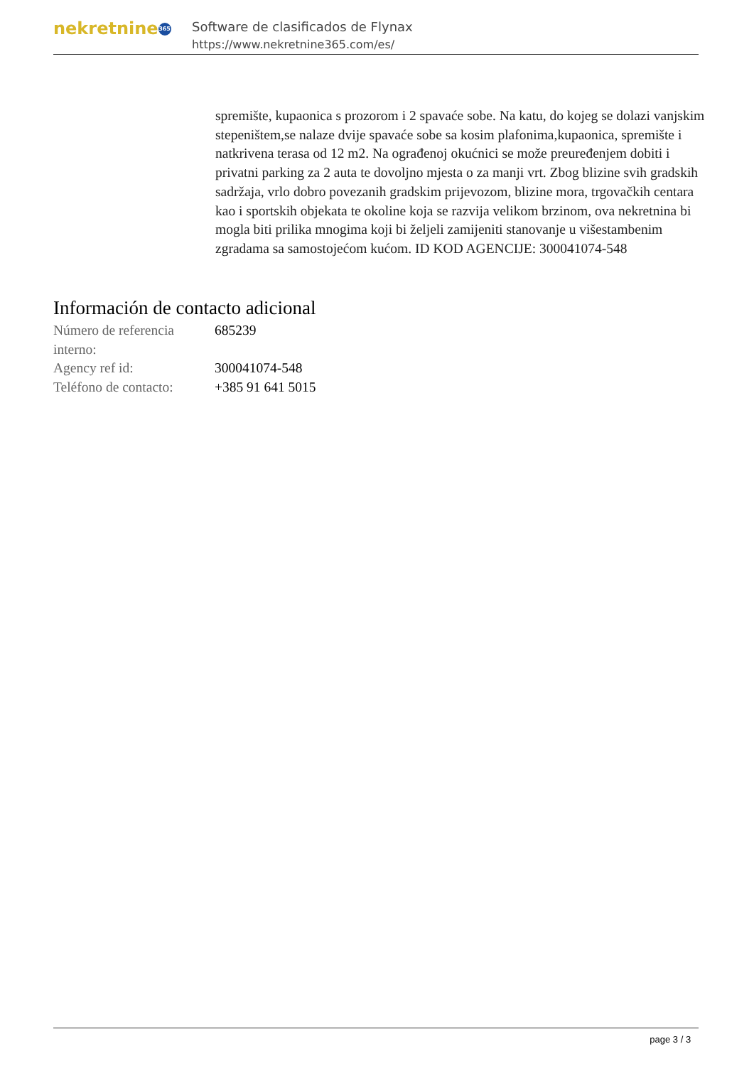nekretnine 365
Software de clasificados de Flynax
https://www.nekretnine365.com/es/
spremište, kupaonica s prozorom i 2 spavaće sobe. Na katu, do kojeg se dolazi vanjskim stepeništem,se nalaze dvije spavaće sobe sa kosim plafonima,kupaonica, spremište i natkrivena terasa od 12 m2. Na ograđenoj okućnici se može preuređenjem dobiti i privatni parking za 2 auta te dovoljno mjesta o za manji vrt. Zbog blizine svih gradskih sadržaja, vrlo dobro povezanih gradskim prijevozom, blizine mora, trgovačkih centara kao i sportskih objekata te okoline koja se razvija velikom brzinom, ova nekretnina bi mogla biti prilika mnogima koji bi željeli zamijeniti stanovanje u višestambenim zgradama sa samostojećom kućom. ID KOD AGENCIJE: 300041074-548
Información de contacto adicional
| Número de referencia interno: | 685239 |
| Agency ref id: | 300041074-548 |
| Teléfono de contacto: | +385 91 641 5015 |
page 3 / 3